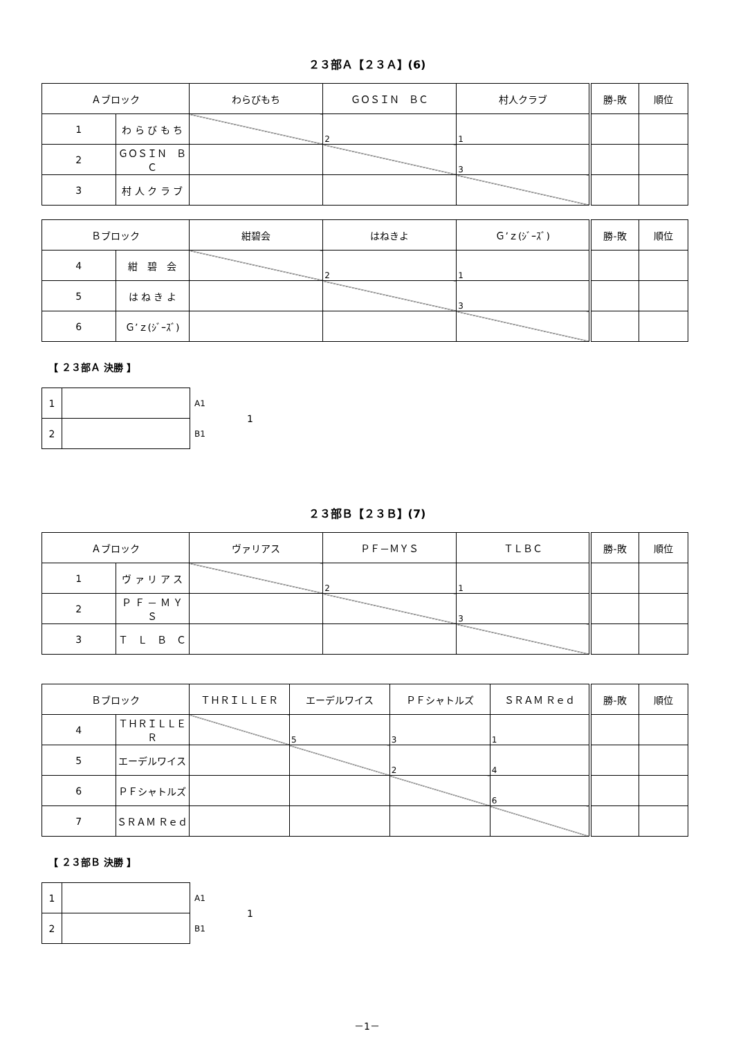２３部Ａ【２３Ａ】(6)
| Ａブロック | | わらびもち | ＧＯＳＩＮ ＢＣ | 村人クラブ | 勝-敗 | 順位 |
| --- | --- | --- | --- | --- | --- | --- |
| 1 | わ ら び も ち | | 2 | 1 | | |
| 2 | ＧＯＳＩＮ ＢＣ | | | 3 | | |
| 3 | 村 人 ク ラ ブ | | | | | |
| Ｂブロック | | 紺碧会 | はねきよ | Ｇ’ｚ(ｼﾞｰｽﾞ) | 勝-敗 | 順位 |
| --- | --- | --- | --- | --- | --- | --- |
| 4 | 紺 碧 会 | | 2 | 1 | | |
| 5 | は ね き よ | | | 3 | | |
| 6 | Ｇ’ｚ(ｼﾞｰｽﾞ) | | | | | |
【 ２３部Ａ 決勝 】
| 1 | |
| 2 | |
A1
B1
1
２３部Ｂ【２３Ｂ】(7)
| Ａブロック | | ヴァリアス | ＰＦ－ＭＹＳ | ＴＬＢＣ | 勝-敗 | 順位 |
| --- | --- | --- | --- | --- | --- | --- |
| 1 | ヴ ァ リ ア ス | | 2 | 1 | | |
| 2 | Ｐ Ｆ － Ｍ Ｙ Ｓ | | | 3 | | |
| 3 | Ｔ Ｌ Ｂ Ｃ | | | | | |
| Ｂブロック | | ＴＨＲＩＬＬＥＲ | エーデルワイス | ＰＦシャトルズ | ＳＲＡＭ Ｒｅｄ | 勝-敗 | 順位 |
| --- | --- | --- | --- | --- | --- | --- | --- |
| 4 | ＴＨＲＩＬＬＥＲ | | 5 | 3 | 1 | | |
| 5 | エーデルワイス | | | 2 | 4 | | |
| 6 | ＰＦシャトルズ | | | | 6 | | |
| 7 | ＳＲＡＭ Ｒｅｄ | | | | | | |
【 ２３部Ｂ 決勝 】
| 1 | |
| 2 | |
A1
B1
1
－1－